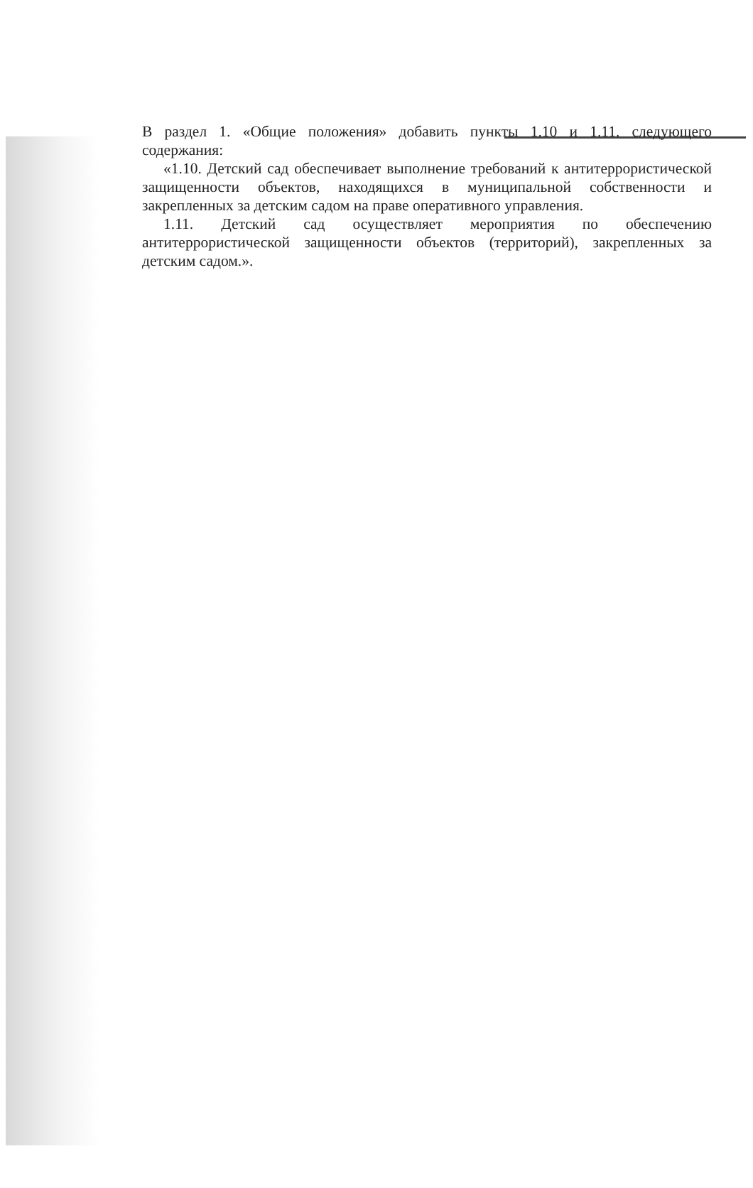В раздел 1. «Общие положения» добавить пункты 1.10 и 1.11. следующего содержания:
«1.10. Детский сад обеспечивает выполнение требований к антитеррористической защищенности объектов, находящихся в муниципальной собственности и закрепленных за детским садом на праве оперативного управления.
1.11. Детский сад осуществляет мероприятия по обеспечению антитеррористической защищенности объектов (территорий), закрепленных за детским садом.».